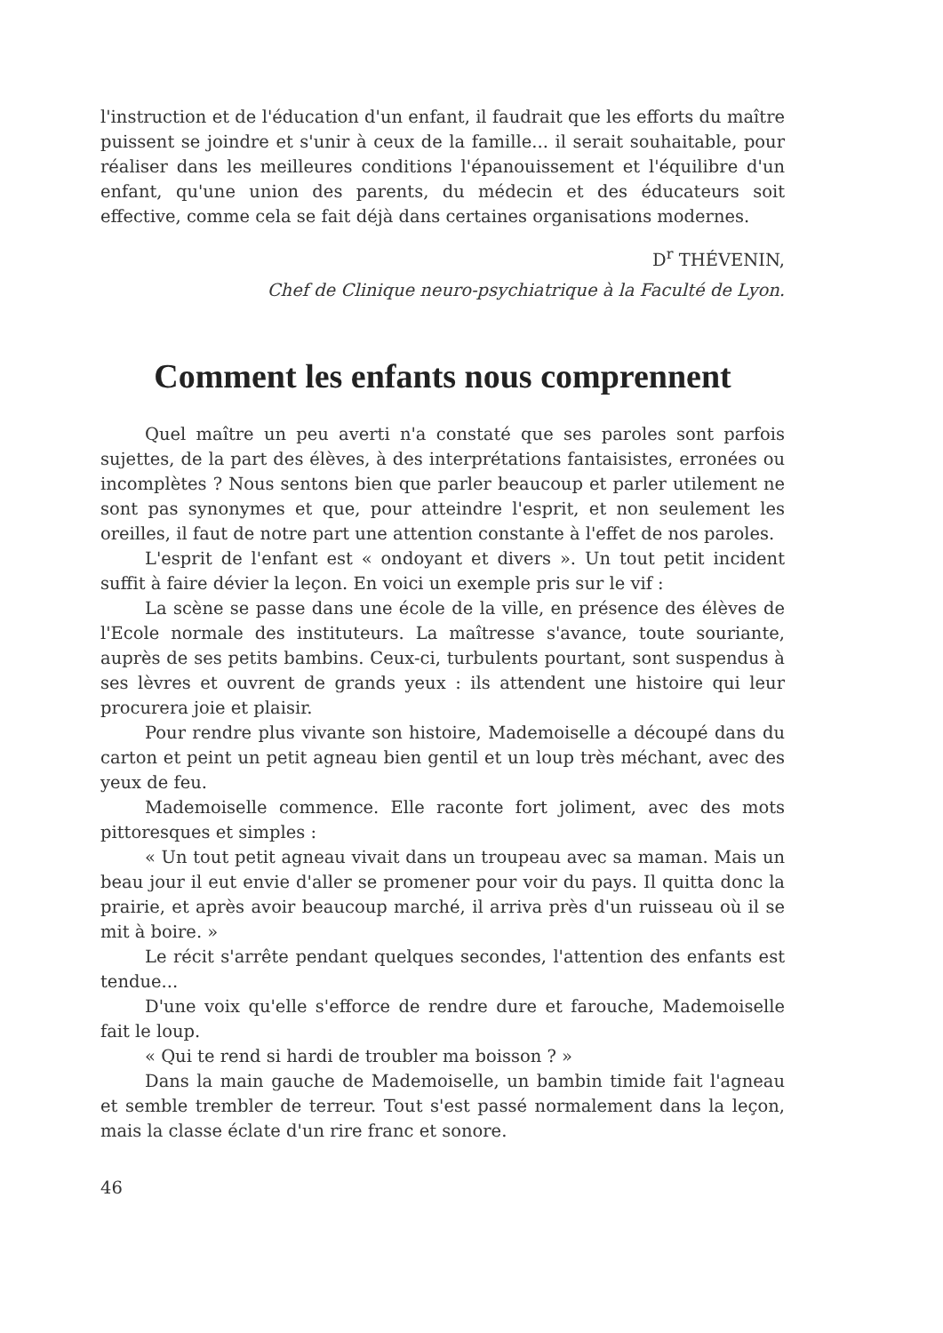l'instruction et de l'éducation d'un enfant, il faudrait que les efforts du maître puissent se joindre et s'unir à ceux de la famille... il serait souhaitable, pour réaliser dans les meilleures conditions l'épanouissement et l'équilibre d'un enfant, qu'une union des parents, du médecin et des éducateurs soit effective, comme cela se fait déjà dans certaines organisations modernes.
D<sup>r</sup> THÉVENIN,
Chef de Clinique neuro-psychiatrique à la Faculté de Lyon.
Comment les enfants nous comprennent
Quel maître un peu averti n'a constaté que ses paroles sont parfois sujettes, de la part des élèves, à des interprétations fantaisistes, erronées ou incomplètes ? Nous sentons bien que parler beaucoup et parler utilement ne sont pas synonymes et que, pour atteindre l'esprit, et non seulement les oreilles, il faut de notre part une attention constante à l'effet de nos paroles.
L'esprit de l'enfant est « ondoyant et divers ». Un tout petit incident suffit à faire dévier la leçon. En voici un exemple pris sur le vif :
La scène se passe dans une école de la ville, en présence des élèves de l'Ecole normale des instituteurs. La maîtresse s'avance, toute souriante, auprès de ses petits bambins. Ceux-ci, turbulents pourtant, sont suspendus à ses lèvres et ouvrent de grands yeux : ils attendent une histoire qui leur procurera joie et plaisir.
Pour rendre plus vivante son histoire, Mademoiselle a découpé dans du carton et peint un petit agneau bien gentil et un loup très méchant, avec des yeux de feu.
Mademoiselle commence. Elle raconte fort joliment, avec des mots pittoresques et simples :
« Un tout petit agneau vivait dans un troupeau avec sa maman. Mais un beau jour il eut envie d'aller se promener pour voir du pays. Il quitta donc la prairie, et après avoir beaucoup marché, il arriva près d'un ruisseau où il se mit à boire. »
Le récit s'arrête pendant quelques secondes, l'attention des enfants est tendue...
D'une voix qu'elle s'efforce de rendre dure et farouche, Mademoiselle fait le loup.
« Qui te rend si hardi de troubler ma boisson ? »
Dans la main gauche de Mademoiselle, un bambin timide fait l'agneau et semble trembler de terreur. Tout s'est passé normalement dans la leçon, mais la classe éclate d'un rire franc et sonore.
46